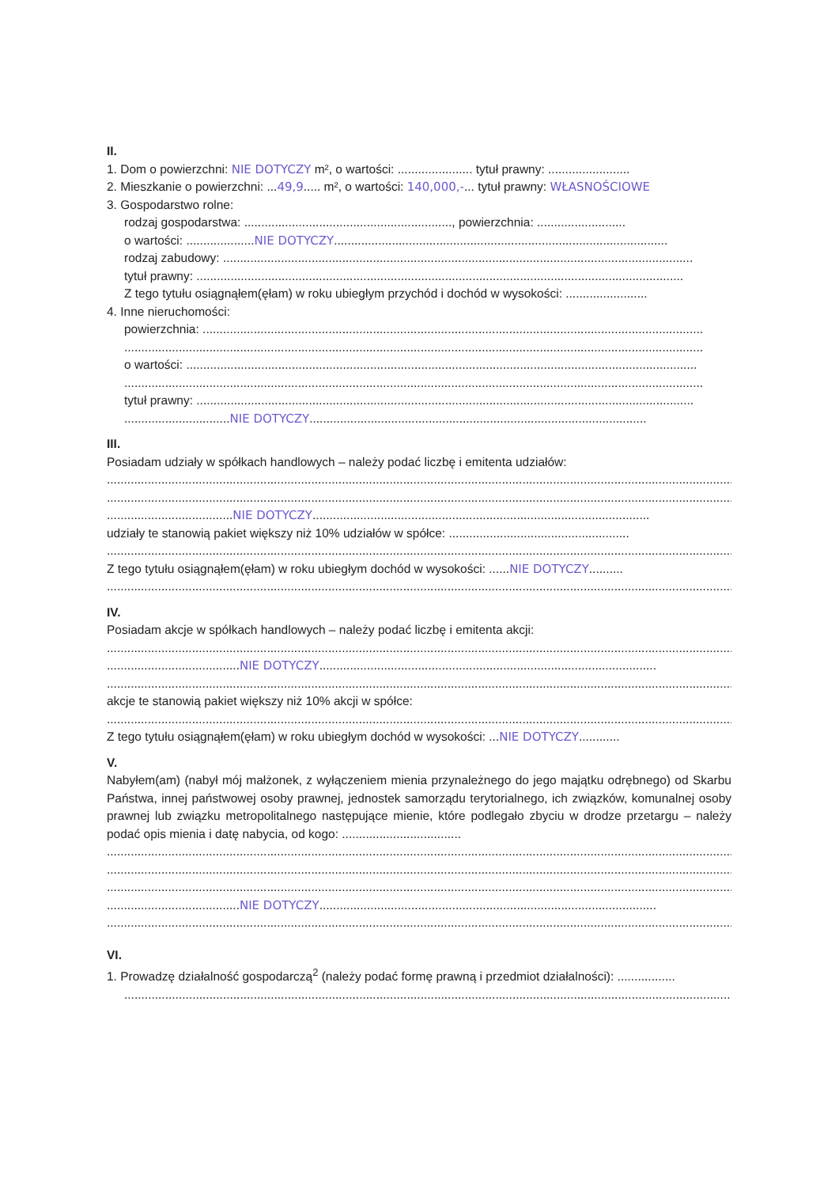II.
1. Dom o powierzchni: NIE DOTYCZY m², o wartości: ...................... tytuł prawny: ........................
2. Mieszkanie o powierzchni: ...49,9..... m², o wartości: 140,000,-... tytuł prawny: WŁASNOŚCIOWE
3. Gospodarstwo rolne:
rodzaj gospodarstwa: ............................................................., powierzchnia: ..........................
o wartości: ....................NIE DOTYCZY..................................................................................................
rodzaj zabudowy: ..........................................................................................................................................
tytuł prawny: ...............................................................................................................................................
Z tego tytułu osiągnąłem(ęłam) w roku ubiegłym przychód i dochód w wysokości: ........................
4. Inne nieruchomości:
powierzchnia: ...................................................................................................................................................
..........................................................................................................................................................................
o wartości: ......................................................................................................................................................
..........................................................................................................................................................................
tytuł prawny: ..................................................................................................................................................
...............................NIE DOTYCZY...................................................................................................
III.
Posiadam udziały w spółkach handlowych – należy podać liczbę i emitenta udziałów:
..........................................................................................................................................................................................
..........................................................................................................................................................................................
.....................................NIE DOTYCZY...................................................................................................
udziały te stanowią pakiet większy niż 10% udziałów w spółce: .....................................................
..........................................................................................................................................................................................
Z tego tytułu osiągnąłem(ęłam) w roku ubiegłym dochód w wysokości: ......NIE DOTYCZY..........
..........................................................................................................................................................................................
IV.
Posiadam akcje w spółkach handlowych – należy podać liczbę i emitenta akcji:
..........................................................................................................................................................................................
.......................................NIE DOTYCZY...................................................................................................
..........................................................................................................................................................................................
akcje te stanowią pakiet większy niż 10% akcji w spółce:
..........................................................................................................................................................................................
Z tego tytułu osiągnąłem(ęłam) w roku ubiegłym dochód w wysokości: ...NIE DOTYCZY............
V.
Nabyłem(am) (nabył mój małżonek, z wyłączeniem mienia przynależnego do jego majątku odrębnego) od Skarbu Państwa, innej państwowej osoby prawnej, jednostek samorządu terytorialnego, ich związków, komunalnej osoby prawnej lub związku metropolitalnego następujące mienie, które podlegało zbyciu w drodze przetargu – należy podać opis mienia i datę nabycia, od kogo: ...................................
..........................................................................................................................................................................................
..........................................................................................................................................................................................
..........................................................................................................................................................................................
.......................................NIE DOTYCZY...................................................................................................
..........................................................................................................................................................................................
VI.
1. Prowadzę działalność gospodarczą<sup>2</sup> (należy podać formę prawną i przedmiot działalności): .................
..........................................................................................................................................................................................